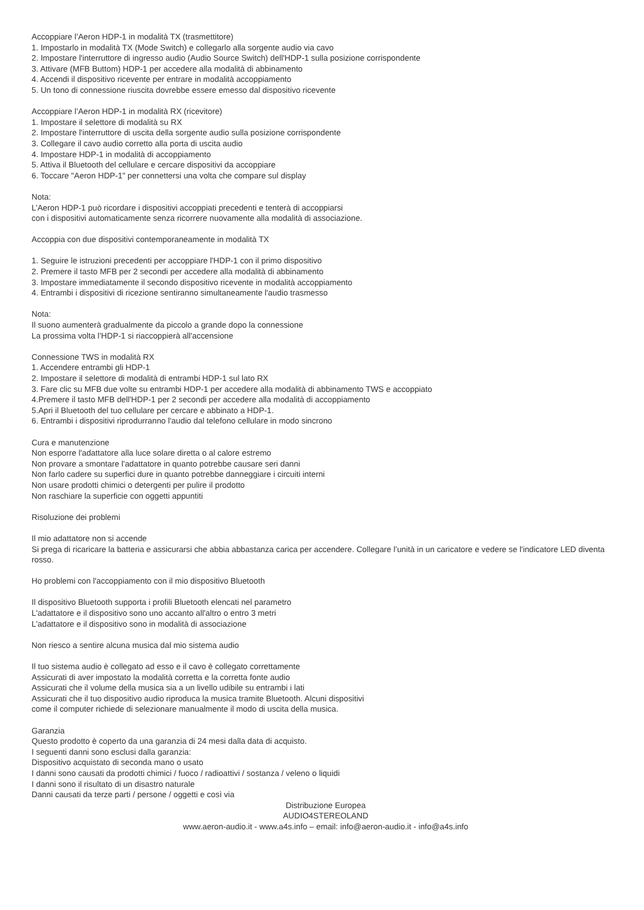Accoppiare l’Aeron HDP-1 in modalità TX (trasmettitore)
1. Impostarlo in modalità TX (Mode Switch) e collegarlo alla sorgente audio via cavo
2. Impostare l'interruttore di ingresso audio (Audio Source Switch) dell'HDP-1 sulla posizione corrispondente
3. Attivare (MFB Buttom) HDP-1 per accedere alla modalità di abbinamento
4. Accendi il dispositivo ricevente per entrare in modalità accoppiamento
5. Un tono di connessione riuscita dovrebbe essere emesso dal dispositivo ricevente
Accoppiare l’Aeron HDP-1 in modalità RX (ricevitore)
1. Impostare il selettore di modalità su RX
2. Impostare l'interruttore di uscita della sorgente audio sulla posizione corrispondente
3. Collegare il cavo audio corretto alla porta di uscita audio
4. Impostare HDP-1 in modalità di accoppiamento
5. Attiva il Bluetooth del cellulare e cercare dispositivi da accoppiare
6. Toccare "Aeron HDP-1" per connettersi una volta che compare sul display
Nota:
L’Aeron HDP-1 può ricordare i dispositivi accoppiati precedenti e tenterà di accoppiarsi
con i dispositivi automaticamente senza ricorrere nuovamente alla modalità di associazione.
Accoppia con due dispositivi contemporaneamente in modalità TX
1. Seguire le istruzioni precedenti per accoppiare l'HDP-1 con il primo dispositivo
2. Premere il tasto MFB per 2 secondi per accedere alla modalità di abbinamento
3. Impostare immediatamente il secondo dispositivo ricevente in modalità accoppiamento
4. Entrambi i dispositivi di ricezione sentiranno simultaneamente l'audio trasmesso
Nota:
Il suono aumenterà gradualmente da piccolo a grande dopo la connessione
La prossima volta l’HDP-1 si riaccoppierà all'accensione
Connessione TWS in modalità RX
1. Accendere entrambi gli HDP-1
2. Impostare il selettore di modalità di entrambi HDP-1 sul lato RX
3. Fare clic su MFB due volte su entrambi HDP-1 per accedere alla modalità di abbinamento TWS e accoppiato
4.Premere il tasto MFB dell'HDP-1 per 2 secondi per accedere alla modalità di accoppiamento
5.Apri il Bluetooth del tuo cellulare per cercare e abbinato a HDP-1.
6. Entrambi i dispositivi riprodurranno l'audio dal telefono cellulare in modo sincrono
Cura e manutenzione
Non esporre l'adattatore alla luce solare diretta o al calore estremo
Non provare a smontare l'adattatore in quanto potrebbe causare seri danni
Non farlo cadere su superfici dure in quanto potrebbe danneggiare i circuiti interni
Non usare prodotti chimici o detergenti per pulire il prodotto
Non raschiare la superficie con oggetti appuntiti
Risoluzione dei problemi
Il mio adattatore non si accende
Si prega di ricaricare la batteria e assicurarsi che abbia abbastanza carica per accendere. Collegare l’unità in un caricatore e vedere se l'indicatore LED diventa rosso.
Ho problemi con l'accoppiamento con il mio dispositivo Bluetooth
Il dispositivo Bluetooth supporta i profili Bluetooth elencati nel parametro
L'adattatore e il dispositivo sono uno accanto all'altro o entro 3 metri
L'adattatore e il dispositivo sono in modalità di associazione
Non riesco a sentire alcuna musica dal mio sistema audio
Il tuo sistema audio è collegato ad esso e il cavo è collegato correttamente
Assicurati di aver impostato la modalità corretta e la corretta fonte audio
Assicurati che il volume della musica sia a un livello udibile su entrambi i lati
Assicurati che il tuo dispositivo audio riproduca la musica tramite Bluetooth. Alcuni dispositivi
come il computer richiede di selezionare manualmente il modo di uscita della musica.
Garanzia
Questo prodotto è coperto da una garanzia di 24 mesi dalla data di acquisto.
I seguenti danni sono esclusi dalla garanzia:
Dispositivo acquistato di seconda mano o usato
I danni sono causati da prodotti chimici / fuoco / radioattivi / sostanza / veleno o liquidi
I danni sono il risultato di un disastro naturale
Danni causati da terze parti / persone / oggetti e così via
Distribuzione Europea
AUDIO4STEREOLAND
www.aeron-audio.it - www.a4s.info – email: info@aeron-audio.it - info@a4s.info